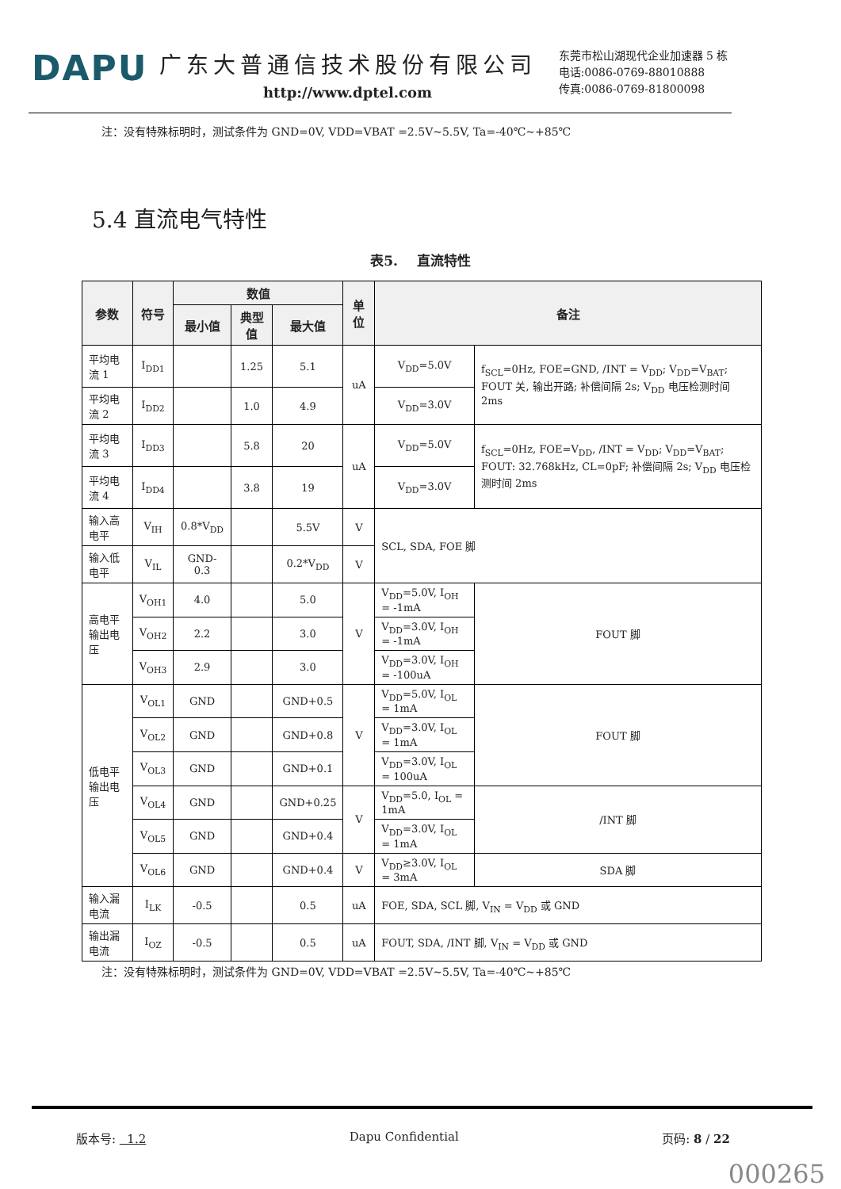DAPU
广东大普通信技术股份有限公司
http://www.dptel.com
东莞市松山湖现代企业加速器 5 栋
电话:0086-0769-88010888
传真:0086-0769-81800098
注：没有特殊标明时，测试条件为 GND=0V, VDD=VBAT =2.5V~5.5V, Ta=-40℃~+85℃
5.4 直流电气特性
表5. 直流特性
| 参数 | 符号 | 数值 | | | 单位 | 备注 | | |
| --- | --- | --- | --- | --- | --- | --- | --- | --- |
| | | 最小值 | 典型值 | 最大值 | | | | |
| 平均电流 1 | I<sub>DD1</sub> | | 1.25 | 5.1 | uA | V<sub>DD</sub>=5.0V | f<sub>SCL</sub>=0Hz, FOE=GND, /INT = V<sub>DD</sub>; V<sub>DD</sub>=V<sub>BAT</sub>; FOUT 关, 输出开路; 补偿间隔 2s; V<sub>DD</sub> 电压检测时间 2ms | |
| 平均电流 2 | I<sub>DD2</sub> | | 1.0 | 4.9 | | V<sub>DD</sub>=3.0V | | |
| 平均电流 3 | I<sub>DD3</sub> | | 5.8 | 20 | uA | V<sub>DD</sub>=5.0V | f<sub>SCL</sub>=0Hz, FOE=V<sub>DD</sub>, /INT = V<sub>DD</sub>; V<sub>DD</sub>=V<sub>BAT</sub>; FOUT: 32.768kHz, CL=0pF; 补偿间隔 2s; V<sub>DD</sub> 电压检测时间 2ms | |
| 平均电流 4 | I<sub>DD4</sub> | | 3.8 | 19 | | V<sub>DD</sub>=3.0V | | |
| 输入高电平 | V<sub>IH</sub> | 0.8*V<sub>DD</sub> | | 5.5V | V | SCL, SDA, FOE 脚 | | |
| 输入低电平 | V<sub>IL</sub> | GND-0.3 | | 0.2*V<sub>DD</sub> | V | | | |
| 高电平输出电压 | V<sub>OH1</sub> | 4.0 | | 5.0 | V | V<sub>DD</sub>=5.0V, I<sub>OH</sub> = -1mA | | FOUT 脚 |
| | V<sub>OH2</sub> | 2.2 | | 3.0 | | V<sub>DD</sub>=3.0V, I<sub>OH</sub> = -1mA | | |
| | V<sub>OH3</sub> | 2.9 | | 3.0 | | V<sub>DD</sub>=3.0V, I<sub>OH</sub> = -100uA | | |
| 低电平输出电压 | V<sub>OL1</sub> | GND | | GND+0.5 | V | V<sub>DD</sub>=5.0V, I<sub>OL</sub> = 1mA | | FOUT 脚 |
| | V<sub>OL2</sub> | GND | | GND+0.8 | | V<sub>DD</sub>=3.0V, I<sub>OL</sub> = 1mA | | |
| | V<sub>OL3</sub> | GND | | GND+0.1 | | V<sub>DD</sub>=3.0V, I<sub>OL</sub> = 100uA | | |
| | V<sub>OL4</sub> | GND | | GND+0.25 | V | V<sub>DD</sub>=5.0, I<sub>OL</sub> = 1mA | | /INT 脚 |
| | V<sub>OL5</sub> | GND | | GND+0.4 | | V<sub>DD</sub>=3.0V, I<sub>OL</sub> = 1mA | | |
| | V<sub>OL6</sub> | GND | | GND+0.4 | V | V<sub>DD</sub>≥3.0V, I<sub>OL</sub> = 3mA | | SDA 脚 |
| 输入漏电流 | I<sub>LK</sub> | -0.5 | | 0.5 | uA | FOE, SDA, SCL 脚, V<sub>IN</sub> = V<sub>DD</sub> 或 GND | | |
| 输出漏电流 | I<sub>OZ</sub> | -0.5 | | 0.5 | uA | FOUT, SDA, /INT 脚, V<sub>IN</sub> = V<sub>DD</sub> 或 GND | | |
注：没有特殊标明时，测试条件为 GND=0V, VDD=VBAT =2.5V~5.5V, Ta=-40℃~+85℃
版本号: 1.2 Dapu Confidential 页码: 8 / 22
000265